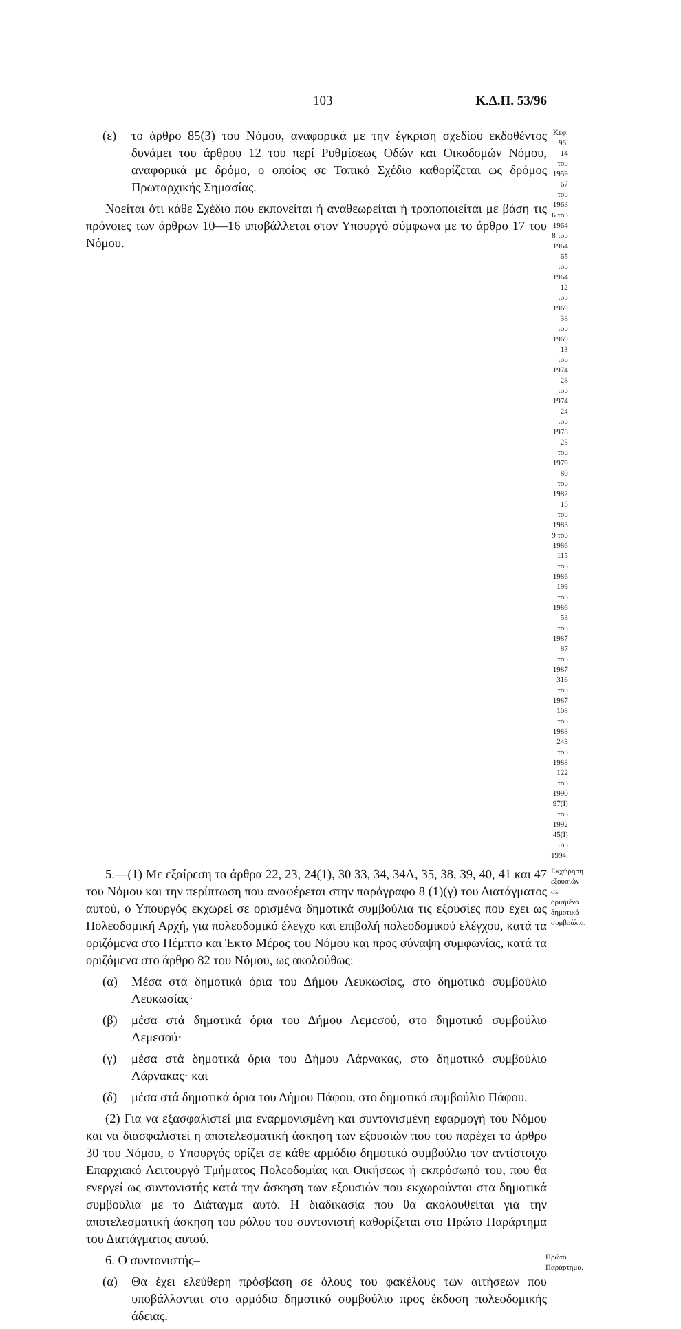103 Κ.Δ.Π. 53/96
(ε) το άρθρο 85(3) του Νόμου, αναφορικά με την έγκριση σχεδίου εκδοθέντος δυνάμει του άρθρου 12 του περί Ρυθμίσεως Οδών και Οικοδομών Νόμου, αναφορικά με δρόμο, ο οποίος σε Τοπικό Σχέδιο καθορίζεται ως δρόμος Πρωταρχικής Σημασίας.
Νοείται ότι κάθε Σχέδιο που εκπονείται ή αναθεωρείται ή τροποποιείται με βάση τις πρόνοιες των άρθρων 10—16 υποβάλλεται στον Υπουργό σύμφωνα με το άρθρο 17 του Νόμου.
Κεφ. 96.
14 του 1959
67 του 1963
6 του 1964
8 του 1964
65 του 1964
12 του 1969
38 του 1969
13 του 1974
28 του 1974
24 του 1978
25 του 1979
80 του 1982
15 του 1983
9 του 1986
115 του 1986
199 του 1986
53 του 1987
87 του 1987
316 του 1987
108 του 1988
243 του 1988
122 του 1990
97(Ι) του 1992
45(Ι) του 1994.
5.—(1) Με εξαίρεση τα άρθρα 22, 23, 24(1), 30 33, 34, 34Α, 35, 38, 39, 40, 41 και 47 του Νόμου και την περίπτωση που αναφέρεται στην παράγραφο 8 (1)(γ) του Διατάγματος αυτού, ο Υπουργός εκχωρεί σε ορισμένα δημοτικά συμβούλια τις εξουσίες που έχει ως Πολεοδομική Αρχή, για πολεοδομικό έλεγχο και επιβολή πολεοδομικού ελέγχου, κατά τα οριζόμενα στο Πέμπτο και Έκτο Μέρος του Νόμου και προς σύναψη συμφωνίας, κατά τα οριζόμενα στο άρθρο 82 του Νόμου, ως ακολούθως:
(α) Μέσα στά δημοτικά όρια του Δήμου Λευκωσίας, στο δημοτικό συμβούλιο Λευκωσίας·
(β) μέσα στά δημοτικά όρια του Δήμου Λεμεσού, στο δημοτικό συμβούλιο Λεμεσού·
(γ) μέσα στά δημοτικά όρια του Δήμου Λάρνακας, στο δημοτικό συμβούλιο Λάρνακας· και
(δ) μέσα στά δημοτικά όρια του Δήμου Πάφου, στο δημοτικό συμβούλιο Πάφου.
(2) Για να εξασφαλιστεί μια εναρμονισμένη και συντονισμένη εφαρμογή του Νόμου και να διασφαλιστεί η αποτελεσματική άσκηση των εξουσιών που του παρέχει το άρθρο 30 του Νόμου, ο Υπουργός ορίζει σε κάθε αρμόδιο δημοτικό συμβούλιο τον αντίστοιχο Επαρχιακό Λειτουργό Τμήματος Πολεοδομίας και Οικήσεως ή εκπρόσωπό του, που θα ενεργεί ως συντονιστής κατά την άσκηση των εξουσιών που εκχωρούνται στα δημοτικά συμβούλια με το Διάταγμα αυτό. Η διαδικασία που θα ακολουθείται για την αποτελεσματική άσκηση του ρόλου του συντονιστή καθορίζεται στο Πρώτο Παράρτημα του Διατάγματος αυτού.
Εκχώρηση εξουσιών σε ορισμένα δημοτικά συμβούλια.
6. Ο συντονιστής–
(α) Θα έχει ελεύθερη πρόσβαση σε όλους του φακέλους των αιτήσεων που υποβάλλονται στο αρμόδιο δημοτικό συμβούλιο προς έκδοση πολεοδομικής άδειας.
Πρώτο Παράρτημα.